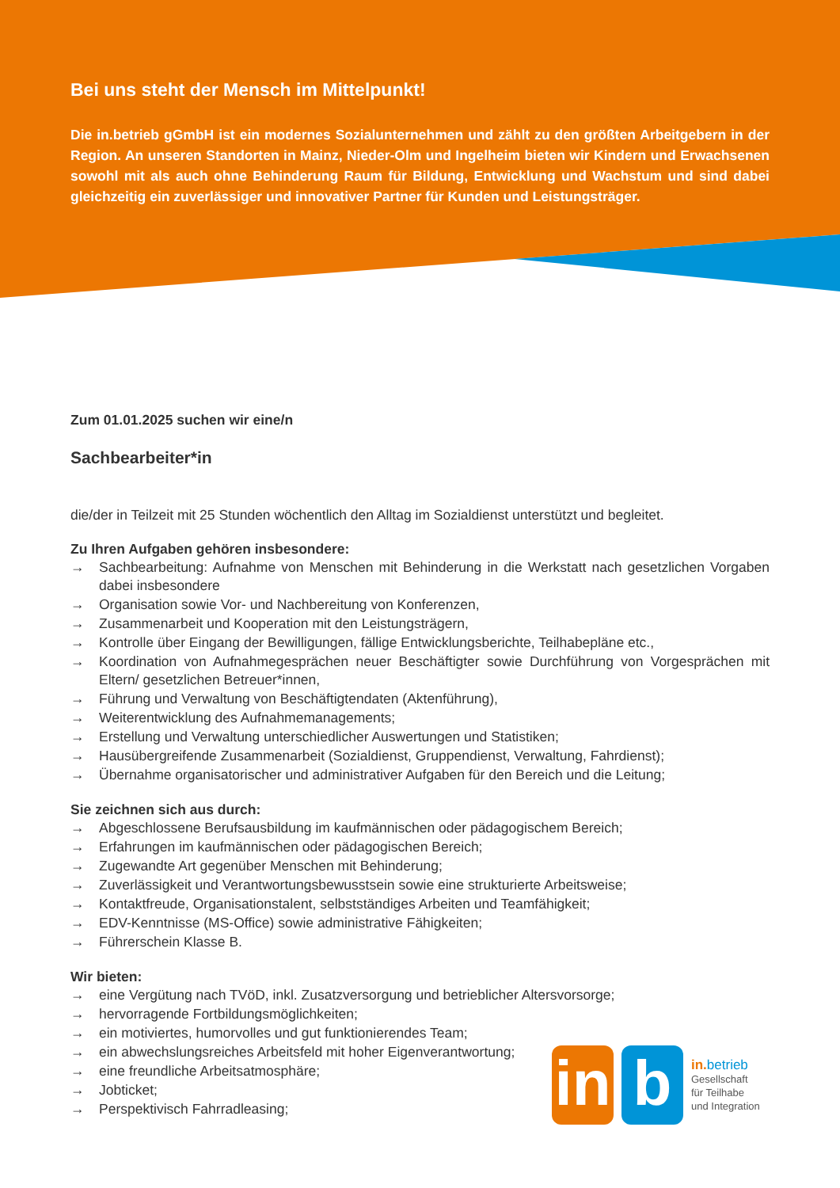Bei uns steht der Mensch im Mittelpunkt!
Die in.betrieb gGmbH ist ein modernes Sozialunternehmen und zählt zu den größten Arbeit­gebern in der Region. An unseren Standorten in Mainz, Nieder-Olm und Ingelheim bieten wir Kindern und Erwachsenen sowohl mit als auch ohne Behinderung Raum für Bildung, Entwicklung und Wachstum und sind dabei gleichzeitig ein zuverlässiger und innovativer Partner für Kunden und Leistungsträger.
Zum 01.01.2025 suchen wir eine/n
Sachbearbeiter*in
die/der in Teilzeit mit 25 Stunden wöchentlich den Alltag im Sozialdienst unterstützt und begleitet.
Zu Ihren Aufgaben gehören insbesondere:
→ Sachbearbeitung: Aufnahme von Menschen mit Behinderung in die Werkstatt nach gesetzlichen Vorgaben dabei insbesondere
→ Organisation sowie Vor- und Nachbereitung von Konferenzen,
→ Zusammenarbeit und Kooperation mit den Leistungsträgern,
→ Kontrolle über Eingang der Bewilligungen, fällige Entwicklungsberichte, Teilhabepläne etc.,
→ Koordination von Aufnahmegesprächen neuer Beschäftigter sowie Durchführung von Vorgesprächen mit Eltern/ gesetzlichen Betreuer*innen,
→ Führung und Verwaltung von Beschäftigtendaten (Aktenführung),
→ Weiterentwicklung des Aufnahmemanagements;
→ Erstellung und Verwaltung unterschiedlicher Auswertungen und Statistiken;
→ Hausübergreifende Zusammenarbeit (Sozialdienst, Gruppendienst, Verwaltung, Fahrdienst);
→ Übernahme organisatorischer und administrativer Aufgaben für den Bereich und die Leitung;
Sie zeichnen sich aus durch:
→ Abgeschlossene Berufsausbildung im kaufmännischen oder pädagogischem Bereich;
→ Erfahrungen im kaufmännischen oder pädagogischen Bereich;
→ Zugewandte Art gegenüber Menschen mit Behinderung;
→ Zuverlässigkeit und Verantwortungsbewusstsein sowie eine strukturierte Arbeitsweise;
→ Kontaktfreude, Organisationstalent, selbstständiges Arbeiten und Teamfähigkeit;
→ EDV-Kenntnisse (MS-Office) sowie administrative Fähigkeiten;
→ Führerschein Klasse B.
Wir bieten:
→ eine Vergütung nach TVöD, inkl. Zusatzversorgung und betrieblicher Altersvorsorge;
→ hervorragende Fortbildungsmöglichkeiten;
→ ein motiviertes, humorvolles und gut funktionierendes Team;
→ ein abwechslungsreiches Arbeitsfeld mit hoher Eigenverantwortung;
→ eine freundliche Arbeitsatmosphäre;
→ Jobticket;
→ Perspektivisch Fahrradleasing;
in
b
in. betrieb
Gesellschaft
für Teilhabe
und Integration